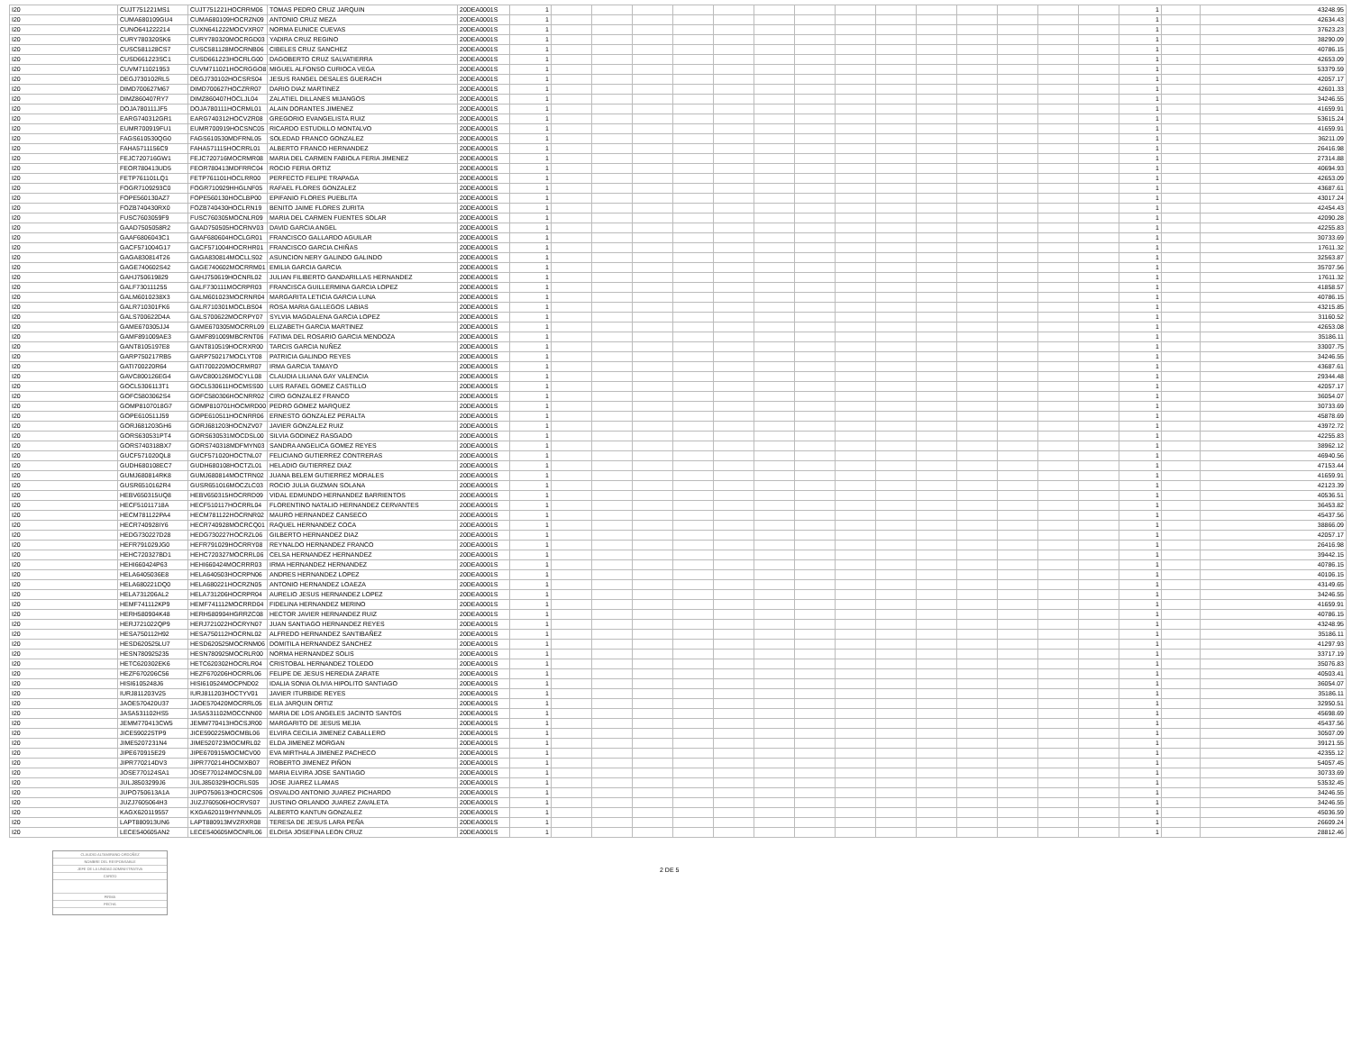| I20 | CUJT751221MS1 | CUJT751221HOCRRM06 | TOMAS PEDRO CRUZ JARQUIN | 20DEA0001S | 1 | | | | | | | | | | | | | | | 1 | | 43248.95 |
| I20 | CUMA680109GU4 | CUMA680109HOCRZN09 | ANTONIO CRUZ MEZA | 20DEA0001S | 1 | | | | | | | | | | | | | | | 1 | | 42634.43 |
| I20 | CUNO641222214 | CUXN641222MOCVXR07 | NORMA EUNICE CUEVAS | 20DEA0001S | 1 | | | | | | | | | | | | | | | 1 | | 37623.23 |
| I20 | CURY780320SK6 | CURY780320MOCRGD03 | YADIRA CRUZ REGINO | 20DEA0001S | 1 | | | | | | | | | | | | | | | 1 | | 38290.09 |
| I20 | CUSC581128CS7 | CUSC581128MOCRNB06 | CIBELES CRUZ SANCHEZ | 20DEA0001S | 1 | | | | | | | | | | | | | | | 1 | | 40786.15 |
| I20 | CUSD661223SC1 | CUSD661223HOCRLG00 | DAGOBERTO CRUZ SALVATIERRA | 20DEA0001S | 1 | | | | | | | | | | | | | | | 1 | | 42653.09 |
| I20 | CUVM711021953 | CUVM711021HOCRGGO8 | MIGUEL ALFONSO CURIOCA VEGA | 20DEA0001S | 1 | | | | | | | | | | | | | | | 1 | | 53379.59 |
| I20 | DEGJ730102RL5 | DEGJ730102HOCSRS04 | JESUS RANGEL DESALES GUERACH | 20DEA0001S | 1 | | | | | | | | | | | | | | | 1 | | 42057.17 |
| I20 | DIMD700627M67 | DIMD700627HOCZRR07 | DARIO DIAZ MARTINEZ | 20DEA0001S | 1 | | | | | | | | | | | | | | | 1 | | 42601.33 |
| I20 | DIMZ860407RY7 | DIMZ860407HOCLJL04 | ZALATIEL DILLANES MIJANGOS | 20DEA0001S | 1 | | | | | | | | | | | | | | | 1 | | 34246.55 |
| I20 | DOJA780111JF5 | DOJA780111HOCRML01 | ALAIN DORANTES JIMENEZ | 20DEA0001S | 1 | | | | | | | | | | | | | | | 1 | | 41659.91 |
| I20 | EARG740312GR1 | EARG740312HOCVZR08 | GREGORIO EVANGELISTA RUIZ | 20DEA0001S | 1 | | | | | | | | | | | | | | | 1 | | 53615.24 |
| I20 | EUMR700919FU1 | EUMR700919HOCSNC05 | RICARDO ESTUDILLO MONTALVO | 20DEA0001S | 1 | | | | | | | | | | | | | | | 1 | | 41659.91 |
| I20 | FAGS610530QG0 | FAGS610530MDFRNL05 | SOLEDAD FRANCO GONZALEZ | 20DEA0001S | 1 | | | | | | | | | | | | | | | 1 | | 36211.09 |
| I20 | FAHA5711156C9 | FAHA571115HOCRRL01 | ALBERTO FRANCO HERNANDEZ | 20DEA0001S | 1 | | | | | | | | | | | | | | | 1 | | 26416.98 |
| I20 | FEJC720716GW1 | FEJC720716MOCRMR08 | MARIA DEL CARMEN FABIOLA FERIA JIMENEZ | 20DEA0001S | 1 | | | | | | | | | | | | | | | 1 | | 27314.88 |
| I20 | FEOR780413UD5 | FEOR780413MDFRRC04 | ROCIO FERIA ORTIZ | 20DEA0001S | 1 | | | | | | | | | | | | | | | 1 | | 40694.93 |
| I20 | FETP761101LQ1 | FETP761101HOCLRR00 | PERFECTO FELIPE TRAPAGA | 20DEA0001S | 1 | | | | | | | | | | | | | | | 1 | | 42653.09 |
| I20 | FOGR7109293C0 | FOGR710929HHGLNF05 | RAFAEL FLORES GONZALEZ | 20DEA0001S | 1 | | | | | | | | | | | | | | | 1 | | 43687.61 |
| I20 | FOPE560130AZ7 | FOPE560130HOCLBP00 | EPIFANIO FLORES PUEBLITA | 20DEA0001S | 1 | | | | | | | | | | | | | | | 1 | | 43017.24 |
| I20 | FOZB740430RX0 | FOZB740430HOCLRN19 | BENITO JAIME FLORES ZURITA | 20DEA0001S | 1 | | | | | | | | | | | | | | | 1 | | 42454.43 |
| I20 | FUSC7603059F9 | FUSC760305MOCNLR09 | MARIA DEL CARMEN FUENTES SOLAR | 20DEA0001S | 1 | | | | | | | | | | | | | | | 1 | | 42090.28 |
| I20 | GAAD7505058R2 | GAAD750505HOCRNV03 | DAVID GARCIA ANGEL | 20DEA0001S | 1 | | | | | | | | | | | | | | | 1 | | 42255.83 |
| I20 | GAAF6806043C1 | GAAF680604HOCLGR01 | FRANCISCO GALLARDO AGUILAR | 20DEA0001S | 1 | | | | | | | | | | | | | | | 1 | | 30733.69 |
| I20 | GACF571004G17 | GACF571004HOCRHR01 | FRANCISCO GARCIA CHIÑAS | 20DEA0001S | 1 | | | | | | | | | | | | | | | 1 | | 17611.32 |
| I20 | GAGA830814T26 | GAGA830814MOCLLS02 | ASUNCION NERY GALINDO GALINDO | 20DEA0001S | 1 | | | | | | | | | | | | | | | 1 | | 32563.87 |
| I20 | GAGE740602S42 | GAGE740602MOCRRM01 | EMILIA GARCIA GARCIA | 20DEA0001S | 1 | | | | | | | | | | | | | | | 1 | | 35707.56 |
| I20 | GAHJ750619829 | GAHJ750619HOCNRL02 | JULIAN FILIBERTO GANDARILLAS HERNANDEZ | 20DEA0001S | 1 | | | | | | | | | | | | | | | 1 | | 17611.32 |
| I20 | GALF730111255 | GALF730111MOCRPR03 | FRANCISCA GUILLERMINA GARCIA LOPEZ | 20DEA0001S | 1 | | | | | | | | | | | | | | | 1 | | 41858.57 |
| I20 | GALM6010238X3 | GALM601023MOCRNR04 | MARGARITA LETICIA GARCIA LUNA | 20DEA0001S | 1 | | | | | | | | | | | | | | | 1 | | 40786.15 |
| I20 | GALR710301FK6 | GALR710301MOCLBS04 | ROSA MARIA GALLEGOS LABIAS | 20DEA0001S | 1 | | | | | | | | | | | | | | | 1 | | 43215.85 |
| I20 | GALS700622D4A | GALS700622MOCRPY07 | SYLVIA MAGDALENA GARCIA LOPEZ | 20DEA0001S | 1 | | | | | | | | | | | | | | | 1 | | 31160.52 |
| I20 | GAME670305JJ4 | GAME670305MOCRRL09 | ELIZABETH GARCIA MARTINEZ | 20DEA0001S | 1 | | | | | | | | | | | | | | | 1 | | 42653.08 |
| I20 | GAMF891009AE3 | GAMF891009MBCRNT06 | FATIMA DEL ROSARIO GARCIA MENDOZA | 20DEA0001S | 1 | | | | | | | | | | | | | | | 1 | | 35186.11 |
| I20 | GANT8105197E8 | GANT810519HOCRXR00 | TARCIS GARCIA NUÑEZ | 20DEA0001S | 1 | | | | | | | | | | | | | | | 1 | | 33007.75 |
| I20 | GARP750217RB5 | GARP750217MOCLYT08 | PATRICIA GALINDO REYES | 20DEA0001S | 1 | | | | | | | | | | | | | | | 1 | | 34246.55 |
| I20 | GATI700220R64 | GATI700220MOCRMR07 | IRMA GARCIA TAMAYO | 20DEA0001S | 1 | | | | | | | | | | | | | | | 1 | | 43687.61 |
| I20 | GAVC800126EG4 | GAVC800126MOCYLL08 | CLAUDIA LILIANA GAY VALENCIA | 20DEA0001S | 1 | | | | | | | | | | | | | | | 1 | | 29344.48 |
| I20 | GOCL5306113T1 | GOCL530611HOCMSS00 | LUIS RAFAEL GOMEZ CASTILLO | 20DEA0001S | 1 | | | | | | | | | | | | | | | 1 | | 42057.17 |
| I20 | GOFC5803062S4 | GOFC580306HOCNRR02 | CIRO GONZALEZ FRANCO | 20DEA0001S | 1 | | | | | | | | | | | | | | | 1 | | 36054.07 |
| I20 | GOMP8107018G7 | GOMP810701HOCMRD00 | PEDRO GOMEZ MARQUEZ | 20DEA0001S | 1 | | | | | | | | | | | | | | | 1 | | 30733.69 |
| I20 | GOPE610511J59 | GOPE610511HOCNRR06 | ERNESTO GONZALEZ PERALTA | 20DEA0001S | 1 | | | | | | | | | | | | | | | 1 | | 45878.69 |
| I20 | GORJ681203GH6 | GORJ681203HOCNZV07 | JAVIER GONZALEZ RUIZ | 20DEA0001S | 1 | | | | | | | | | | | | | | | 1 | | 43972.72 |
| I20 | GORS630531PT4 | GORS630531MOCDSL00 | SILVIA GODINEZ RASGADO | 20DEA0001S | 1 | | | | | | | | | | | | | | | 1 | | 42255.83 |
| I20 | GORS740318BX7 | GORS740318MDFMYN03 | SANDRA ANGELICA GOMEZ REYES | 20DEA0001S | 1 | | | | | | | | | | | | | | | 1 | | 38962.12 |
| I20 | GUCF571020QL8 | GUCF571020HOCTNL07 | FELICIANO GUTIERREZ CONTRERAS | 20DEA0001S | 1 | | | | | | | | | | | | | | | 1 | | 46940.56 |
| I20 | GUDH680108EC7 | GUDH680108HOCTZL01 | HELADIO GUTIERREZ DIAZ | 20DEA0001S | 1 | | | | | | | | | | | | | | | 1 | | 47153.44 |
| I20 | GUMJ680814RK8 | GUMJ680814MOCTRN02 | JUANA BELEM GUTIERREZ MORALES | 20DEA0001S | 1 | | | | | | | | | | | | | | | 1 | | 41659.91 |
| I20 | GUSR6510162R4 | GUSR651016MOCZLC03 | ROCIO JULIA GUZMAN SOLANA | 20DEA0001S | 1 | | | | | | | | | | | | | | | 1 | | 42123.39 |
| I20 | HEBV650315UQ8 | HEBV650315HOCRRD09 | VIDAL EDMUNDO HERNANDEZ BARRIENTOS | 20DEA0001S | 1 | | | | | | | | | | | | | | | 1 | | 40536.51 |
| I20 | HECF51011718A | HECF510117HOCRRL04 | FLORENTINO NATALIO HERNANDEZ CERVANTES | 20DEA0001S | 1 | | | | | | | | | | | | | | | 1 | | 36453.82 |
| I20 | HECM781122PA4 | HECM781122HOCRNR02 | MAURO HERNANDEZ CANSECO | 20DEA0001S | 1 | | | | | | | | | | | | | | | 1 | | 45437.56 |
| I20 | HECR740928IY6 | HECR740928MOCRCQ01 | RAQUEL HERNANDEZ COCA | 20DEA0001S | 1 | | | | | | | | | | | | | | | 1 | | 38866.09 |
| I20 | HEDG730227D28 | HEDG730227HOCRZL06 | GILBERTO HERNANDEZ DIAZ | 20DEA0001S | 1 | | | | | | | | | | | | | | | 1 | | 42057.17 |
| I20 | HEFR791029JG0 | HEFR791029HOCRRY08 | REYNALDO HERNANDEZ FRANCO | 20DEA0001S | 1 | | | | | | | | | | | | | | | 1 | | 26416.98 |
| I20 | HEHC720327BD1 | HEHC720327MOCRRL06 | CELSA HERNANDEZ HERNANDEZ | 20DEA0001S | 1 | | | | | | | | | | | | | | | 1 | | 39442.15 |
| I20 | HEHI660424P63 | HEHI660424MOCRRR03 | IRMA HERNANDEZ HERNANDEZ | 20DEA0001S | 1 | | | | | | | | | | | | | | | 1 | | 40786.15 |
| I20 | HELA6405036E8 | HELA640503HOCRPN06 | ANDRES HERNANDEZ LOPEZ | 20DEA0001S | 1 | | | | | | | | | | | | | | | 1 | | 40106.15 |
| I20 | HELA680221DQ0 | HELA680221HOCRZN05 | ANTONIO HERNANDEZ LOAEZA | 20DEA0001S | 1 | | | | | | | | | | | | | | | 1 | | 43149.65 |
| I20 | HELA731206AL2 | HELA731206HOCRPR04 | AURELIO JESUS HERNANDEZ LOPEZ | 20DEA0001S | 1 | | | | | | | | | | | | | | | 1 | | 34246.55 |
| I20 | HEMF741112KP9 | HEMF741112MOCRRD04 | FIDELINA HERNANDEZ MERINO | 20DEA0001S | 1 | | | | | | | | | | | | | | | 1 | | 41659.91 |
| I20 | HERH580904K48 | HERH580904HGRRZC08 | HECTOR JAVIER HERNANDEZ RUIZ | 20DEA0001S | 1 | | | | | | | | | | | | | | | 1 | | 40786.15 |
| I20 | HERJ721022QP9 | HERJ721022HOCRYN07 | JUAN SANTIAGO HERNANDEZ REYES | 20DEA0001S | 1 | | | | | | | | | | | | | | | 1 | | 43248.95 |
| I20 | HESA750112H92 | HESA750112HOCRNL02 | ALFREDO HERNANDEZ SANTIBAÑEZ | 20DEA0001S | 1 | | | | | | | | | | | | | | | 1 | | 35186.11 |
| I20 | HESD620525LU7 | HESD620525MOCRNM06 | DOMITILA HERNANDEZ SANCHEZ | 20DEA0001S | 1 | | | | | | | | | | | | | | | 1 | | 41297.93 |
| I20 | HESN780925235 | HESN780925MOCRLR00 | NORMA HERNANDEZ SOLIS | 20DEA0001S | 1 | | | | | | | | | | | | | | | 1 | | 33717.19 |
| I20 | HETC620302EK6 | HETC620302HOCRLR04 | CRISTOBAL HERNANDEZ TOLEDO | 20DEA0001S | 1 | | | | | | | | | | | | | | | 1 | | 35076.83 |
| I20 | HEZF670206C56 | HEZF670206HOCRRL06 | FELIPE DE JESUS HEREDIA ZARATE | 20DEA0001S | 1 | | | | | | | | | | | | | | | 1 | | 40503.41 |
| I20 | HISI6105248J6 | HISI610524MOCPND02 | IDALIA SONIA OLIVIA HIPOLITO SANTIAGO | 20DEA0001S | 1 | | | | | | | | | | | | | | | 1 | | 36054.07 |
| I20 | IURJ811203V25 | IURJ811203HOCTYV01 | JAVIER ITURBIDE REYES | 20DEA0001S | 1 | | | | | | | | | | | | | | | 1 | | 35186.11 |
| I20 | JAOE570420U37 | JAOE570420MOCRRL05 | ELIA JARQUIN ORTIZ | 20DEA0001S | 1 | | | | | | | | | | | | | | | 1 | | 32950.51 |
| I20 | JASA531102HS5 | JASA531102MOCCNN00 | MARIA DE LOS ANGELES JACINTO SANTOS | 20DEA0001S | 1 | | | | | | | | | | | | | | | 1 | | 45698.69 |
| I20 | JEMM770413CW5 | JEMM770413HOCSJR00 | MARGARITO DE JESUS MEJIA | 20DEA0001S | 1 | | | | | | | | | | | | | | | 1 | | 45437.56 |
| I20 | JICE590225TP9 | JICE590225MOCMBL06 | ELVIRA CECILIA JIMENEZ CABALLERO | 20DEA0001S | 1 | | | | | | | | | | | | | | | 1 | | 30507.09 |
| I20 | JIME5207231N4 | JIME520723MOCMRL02 | ELDA JIMENEZ MORGAN | 20DEA0001S | 1 | | | | | | | | | | | | | | | 1 | | 39121.55 |
| I20 | JIPE670915E29 | JIPE670915MOCMCV00 | EVA MIRTHALA JIMENEZ PACHECO | 20DEA0001S | 1 | | | | | | | | | | | | | | | 1 | | 42355.12 |
| I20 | JIPR770214DV3 | JIPR770214HOCMXB07 | ROBERTO JIMENEZ PIÑON | 20DEA0001S | 1 | | | | | | | | | | | | | | | 1 | | 54057.45 |
| I20 | JOSE770124SA1 | JOSE770124MOCSNL00 | MARIA ELVIRA JOSE SANTIAGO | 20DEA0001S | 1 | | | | | | | | | | | | | | | 1 | | 30733.69 |
| I20 | JULJ8503299J6 | JULJ850329HOCRLS05 | JOSE JUAREZ LLAMAS | 20DEA0001S | 1 | | | | | | | | | | | | | | | 1 | | 53532.45 |
| I20 | JUPO750613A1A | JUPO750613HOCRCS06 | OSVALDO ANTONIO JUAREZ PICHARDO | 20DEA0001S | 1 | | | | | | | | | | | | | | | 1 | | 34246.55 |
| I20 | JUZJ7605064H3 | JUZJ760506HOCRVS07 | JUSTINO ORLANDO JUAREZ ZAVALETA | 20DEA0001S | 1 | | | | | | | | | | | | | | | 1 | | 34246.55 |
| I20 | KAGX620119557 | KXGA620119HYNNNL05 | ALBERTO KANTUN GONZALEZ | 20DEA0001S | 1 | | | | | | | | | | | | | | | 1 | | 45036.59 |
| I20 | LAPT880913UN6 | LAPT880913MVZRXR08 | TERESA DE JESUS LARA PEÑA | 20DEA0001S | 1 | | | | | | | | | | | | | | | 1 | | 26609.24 |
| I20 | LECE540605AN2 | LECE540605MOCNRL06 | ELOISA JOSEFINA LEON CRUZ | 20DEA0001S | 1 | | | | | | | | | | | | | | | 1 | | 28812.46 |
CLAUDIO ALTAMIRANO ORDOÑEZ
NOMBRE DEL RESPONSABLE
JEFE DE LA UNIDAD ADMINISTRATIVA
CARGO
FIRMA
FECHA
2 DE 5